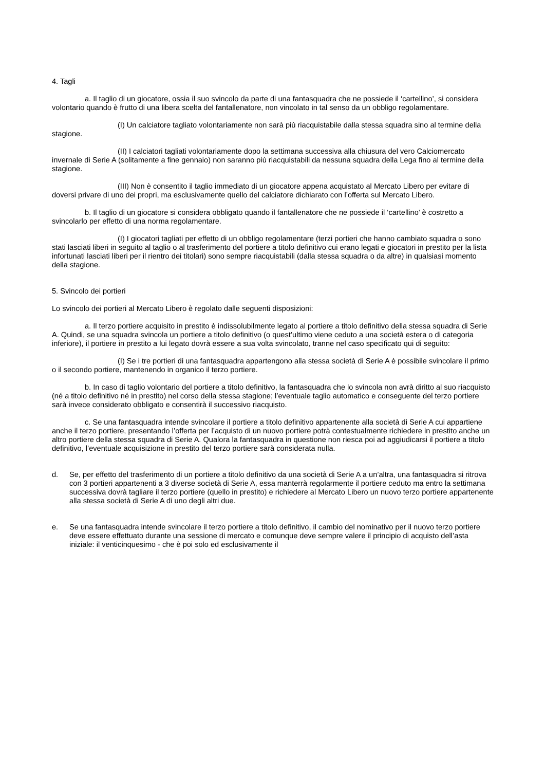4. Tagli
a. Il taglio di un giocatore, ossia il suo svincolo da parte di una fantasquadra che ne possiede il ‘cartellino’, si considera volontario quando è frutto di una libera scelta del fantallenatore, non vincolato in tal senso da un obbligo regolamentare.
(I) Un calciatore tagliato volontariamente non sarà più riacquistabile dalla stessa squadra sino al termine della stagione.
(II) I calciatori tagliati volontariamente dopo la settimana successiva alla chiusura del vero Calciomercato invernale di Serie A (solitamente a fine gennaio) non saranno più riacquistabili da nessuna squadra della Lega fino al termine della stagione.
(III) Non è consentito il taglio immediato di un giocatore appena acquistato al Mercato Libero per evitare di doversi privare di uno dei propri, ma esclusivamente quello del calciatore dichiarato con l’offerta sul Mercato Libero.
b. Il taglio di un giocatore si considera obbligato quando il fantallenatore che ne possiede il ‘cartellino’ è costretto a svincolarlo per effetto di una norma regolamentare.
(I) I giocatori tagliati per effetto di un obbligo regolamentare (terzi portieri che hanno cambiato squadra o sono stati lasciati liberi in seguito al taglio o al trasferimento del portiere a titolo definitivo cui erano legati e giocatori in prestito per la lista infortunati lasciati liberi per il rientro dei titolari) sono sempre riacquistabili (dalla stessa squadra o da altre) in qualsiasi momento della stagione.
5. Svincolo dei portieri
Lo svincolo dei portieri al Mercato Libero è regolato dalle seguenti disposizioni:
a. Il terzo portiere acquisito in prestito è indissolubilmente legato al portiere a titolo definitivo della stessa squadra di Serie A. Quindi, se una squadra svincola un portiere a titolo definitivo (o quest’ultimo viene ceduto a una società estera o di categoria inferiore), il portiere in prestito a lui legato dovrà essere a sua volta svincolato, tranne nel caso specificato qui di seguito:
(I) Se i tre portieri di una fantasquadra appartengono alla stessa società di Serie A è possibile svincolare il primo o il secondo portiere, mantenendo in organico il terzo portiere.
b. In caso di taglio volontario del portiere a titolo definitivo, la fantasquadra che lo svincola non avrà diritto al suo riacquisto (né a titolo definitivo né in prestito) nel corso della stessa stagione; l’eventuale taglio automatico e conseguente del terzo portiere sarà invece considerato obbligato e consentirà il successivo riacquisto.
c. Se una fantasquadra intende svincolare il portiere a titolo definitivo appartenente alla società di Serie A cui appartiene anche il terzo portiere, presentando l’offerta per l’acquisto di un nuovo portiere potrà contestualmente richiedere in prestito anche un altro portiere della stessa squadra di Serie A. Qualora la fantasquadra in questione non riesca poi ad aggiudicarsi il portiere a titolo definitivo, l’eventuale acquisizione in prestito del terzo portiere sarà considerata nulla.
d. Se, per effetto del trasferimento di un portiere a titolo definitivo da una società di Serie A a un’altra, una fantasquadra si ritrova con 3 portieri appartenenti a 3 diverse società di Serie A, essa manterrà regolarmente il portiere ceduto ma entro la settimana successiva dovrà tagliare il terzo portiere (quello in prestito) e richiedere al Mercato Libero un nuovo terzo portiere appartenente alla stessa società di Serie A di uno degli altri due.
e. Se una fantasquadra intende svincolare il terzo portiere a titolo definitivo, il cambio del nominativo per il nuovo terzo portiere deve essere effettuato durante una sessione di mercato e comunque deve sempre valere il principio di acquisto dell’asta iniziale: il venticinquesimo - che è poi solo ed esclusivamente il